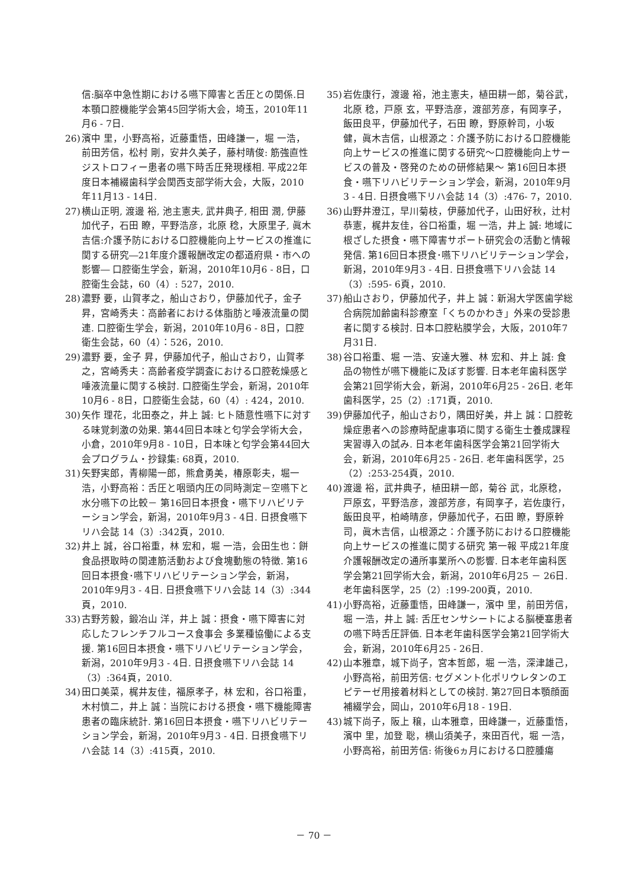信:脳卒中急性期における嚥下障害と舌圧との関係.日本顎口腔機能学会第45回学術大会，埼玉，2010年11月6 - 7日.
26) 濱中 里，小野高裕，近藤重悟，田峰謙一，堀 一浩，前田芳信，松村 剛，安井久美子，藤村晴俊: 筋強直性ジストロフィー患者の嚥下時舌圧発現様相. 平成22年度日本補綴歯科学会関西支部学術大会，大阪，2010年11月13 - 14日.
27) 横山正明, 渡邊 裕, 池主憲夫, 武井典子, 相田 潤, 伊藤加代子，石田 瞭，平野浩彦，北原 稔，大原里子, 眞木吉信:介護予防における口腔機能向上サービスの推進に関する研究―21年度介護報酬改定の都道府県・市への影響― 口腔衛生学会，新潟，2010年10月6 - 8日，口腔衛生会誌，60（4）: 527，2010.
28) 濃野 要，山賀孝之，船山さおり，伊藤加代子，金子 昇，宮崎秀夫：高齢者における体脂肪と唾液流量の関連. 口腔衛生学会，新潟，2010年10月6 - 8日，口腔衛生会誌，60（4）：526，2010.
29) 濃野 要，金子 昇，伊藤加代子，船山さおり，山賀孝之，宮崎秀夫：高齢者疫学調査における口腔乾燥感と唾液流量に関する検討. 口腔衛生学会，新潟，2010年10月6 - 8日，口腔衛生会誌，60（4）: 424，2010.
30) 矢作 理花，北田泰之，井上 誠: ヒト随意性嚥下に対する味覚刺激の効果. 第44回日本味と匂学会学術大会，小倉，2010年9月8 - 10日，日本味と匂学会第44回大会プログラム・抄録集: 68頁，2010.
31) 矢野実郎，青柳陽一郎，熊倉勇美，椿原彰夫，堀一浩，小野高裕：舌圧と咽頭内圧の同時測定－空嚥下と水分嚥下の比較－ 第16回日本摂食・嚥下リハビリテーション学会，新潟，2010年9月3 - 4日. 日摂食嚥下リハ会誌 14（3）:342頁，2010.
32) 井上 誠，谷口裕重，林 宏和，堀 一浩，会田生也：餅食品摂取時の関連筋活動および食塊動態の特徴. 第16回日本摂食･嚥下リハビリテーション学会，新潟，2010年9月3 - 4日. 日摂食嚥下リハ会誌 14（3）:344頁，2010.
33) 古野芳毅，鍛冶山 洋，井上 誠：摂食・嚥下障害に対応したフレンチフルコース食事会 多業種協働による支援. 第16回日本摂食・嚥下リハビリテーション学会，新潟，2010年9月3 - 4日. 日摂食嚥下リハ会誌 14（3）:364頁，2010.
34) 田口美菜，梶井友佳，福原孝子，林 宏和，谷口裕重，木村慎二，井上 誠：当院における摂食・嚥下機能障害患者の臨床統計. 第16回日本摂食・嚥下リハビリテーション学会，新潟，2010年9月3 - 4日. 日摂食嚥下リハ会誌 14（3）:415頁，2010.
35) 岩佐康行，渡邊 裕，池主憲夫，植田耕一郎，菊谷武，北原 稔，戸原 玄，平野浩彦，渡部芳彦，有岡享子，飯田良平，伊藤加代子，石田 瞭，野原幹司，小坂 健，眞木吉信，山根源之：介護予防における口腔機能向上サービスの推進に関する研究～口腔機能向上サービスの普及・啓発のための研修結果～ 第16回日本摂食・嚥下リハビリテーション学会，新潟，2010年9月3 - 4日. 日摂食嚥下リハ会誌 14（3）:476- 7，2010.
36) 山野井澄江，早川菊枝，伊藤加代子，山田好秋，辻村恭憲，梶井友佳，谷口裕重，堀 一浩，井上 誠: 地域に根ざした摂食・嚥下障害サポート研究会の活動と情報発信. 第16回日本摂食･嚥下リハビリテーション学会，新潟，2010年9月3 - 4日. 日摂食嚥下リハ会誌 14（3）:595- 6頁，2010.
37) 船山さおり，伊藤加代子，井上 誠：新潟大学医歯学総合病院加齢歯科診療室「くちのかわき」外来の受診患者に関する検討. 日本口腔粘膜学会，大阪，2010年7月31日.
38) 谷口裕重、堀 一浩、安達大雅、林 宏和、井上 誠: 食品の物性が嚥下機能に及ぼす影響. 日本老年歯科医学会第21回学術大会，新潟，2010年6月25 - 26日. 老年歯科医学，25（2）:171頁，2010.
39) 伊藤加代子，船山さおり，隅田好美，井上 誠：口腔乾燥症患者への診療時配慮事項に関する衛生士養成課程実習導入の試み. 日本老年歯科医学会第21回学術大会，新潟，2010年6月25 - 26日. 老年歯科医学，25（2）:253-254頁，2010.
40) 渡邊 裕，武井典子，植田耕一郎，菊谷 武，北原稔，戸原玄，平野浩彦，渡部芳彦，有岡享子，岩佐康行，飯田良平，柏崎晴彦，伊藤加代子，石田 瞭，野原幹司，眞木吉信，山根源之：介護予防における口腔機能向上サービスの推進に関する研究 第一報 平成21年度介護報酬改定の通所事業所への影響. 日本老年歯科医学会第21回学術大会，新潟，2010年6月25 － 26日. 老年歯科医学，25（2）:199-200頁，2010.
41) 小野高裕，近藤重悟，田峰謙一，濱中 里，前田芳信，堀 一浩，井上 誠: 舌圧センサシートによる脳梗塞患者の嚥下時舌圧評価. 日本老年歯科医学会第21回学術大会，新潟，2010年6月25 - 26日.
42) 山本雅章，城下尚子，宮本哲郎，堀 一浩，深津雄己，小野高裕，前田芳信: セグメント化ポリウレタンのエピテーゼ用接着材料としての検討. 第27回日本顎顔面補綴学会，岡山，2010年6月18 - 19日.
43) 城下尚子，阪上 穣，山本雅章，田峰謙一，近藤重悟，濱中 里，加登 聡，横山須美子，來田百代，堀 一浩，小野高裕，前田芳信: 術後6ヵ月における口腔腫瘍
－ 70 －